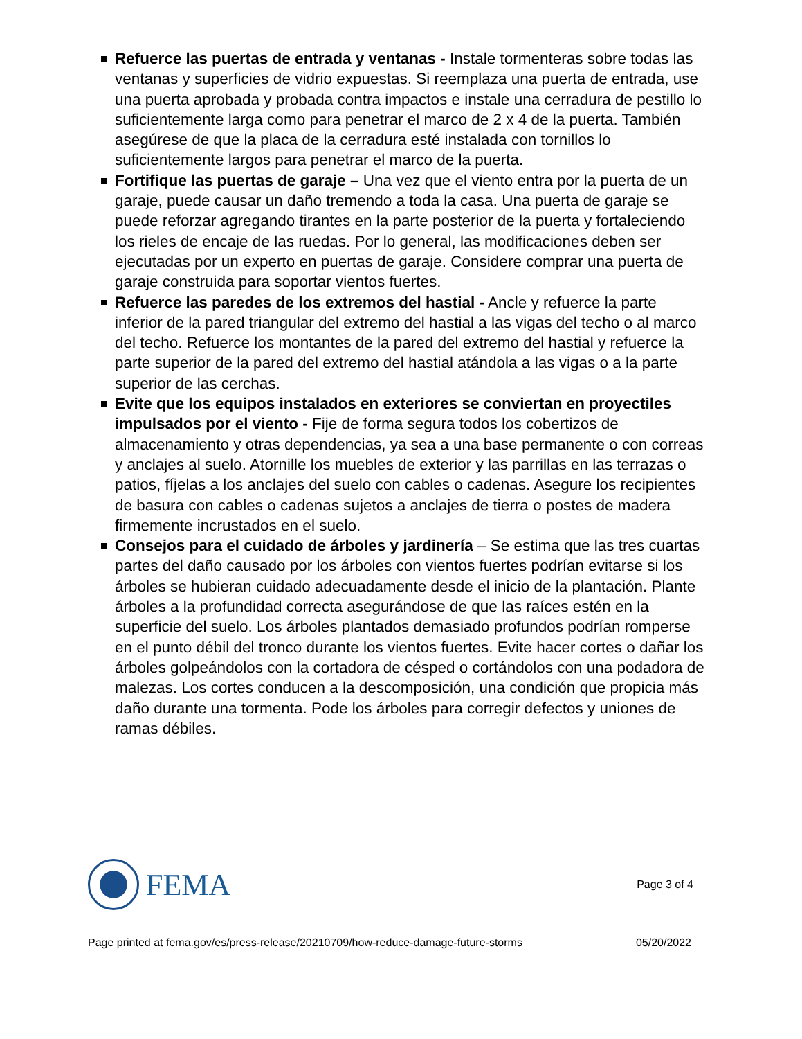Refuerce las puertas de entrada y ventanas - Instale tormenteras sobre todas las ventanas y superficies de vidrio expuestas. Si reemplaza una puerta de entrada, use una puerta aprobada y probada contra impactos e instale una cerradura de pestillo lo suficientemente larga como para penetrar el marco de 2 x 4 de la puerta. También asegúrese de que la placa de la cerradura esté instalada con tornillos lo suficientemente largos para penetrar el marco de la puerta.
Fortifique las puertas de garaje – Una vez que el viento entra por la puerta de un garaje, puede causar un daño tremendo a toda la casa. Una puerta de garaje se puede reforzar agregando tirantes en la parte posterior de la puerta y fortaleciendo los rieles de encaje de las ruedas. Por lo general, las modificaciones deben ser ejecutadas por un experto en puertas de garaje. Considere comprar una puerta de garaje construida para soportar vientos fuertes.
Refuerce las paredes de los extremos del hastial - Ancle y refuerce la parte inferior de la pared triangular del extremo del hastial a las vigas del techo o al marco del techo. Refuerce los montantes de la pared del extremo del hastial y refuerce la parte superior de la pared del extremo del hastial atándola a las vigas o a la parte superior de las cerchas.
Evite que los equipos instalados en exteriores se conviertan en proyectiles impulsados por el viento - Fije de forma segura todos los cobertizos de almacenamiento y otras dependencias, ya sea a una base permanente o con correas y anclajes al suelo. Atornille los muebles de exterior y las parrillas en las terrazas o patios, fíjelas a los anclajes del suelo con cables o cadenas. Asegure los recipientes de basura con cables o cadenas sujetos a anclajes de tierra o postes de madera firmemente incrustados en el suelo.
Consejos para el cuidado de árboles y jardinería – Se estima que las tres cuartas partes del daño causado por los árboles con vientos fuertes podrían evitarse si los árboles se hubieran cuidado adecuadamente desde el inicio de la plantación. Plante árboles a la profundidad correcta asegurándose de que las raíces estén en la superficie del suelo. Los árboles plantados demasiado profundos podrían romperse en el punto débil del tronco durante los vientos fuertes. Evite hacer cortes o dañar los árboles golpeándolos con la cortadora de césped o cortándolos con una podadora de malezas. Los cortes conducen a la descomposición, una condición que propicia más daño durante una tormenta. Pode los árboles para corregir defectos y uniones de ramas débiles.
FEMA
Page 3 of 4
Page printed at fema.gov/es/press-release/20210709/how-reduce-damage-future-storms 05/20/2022